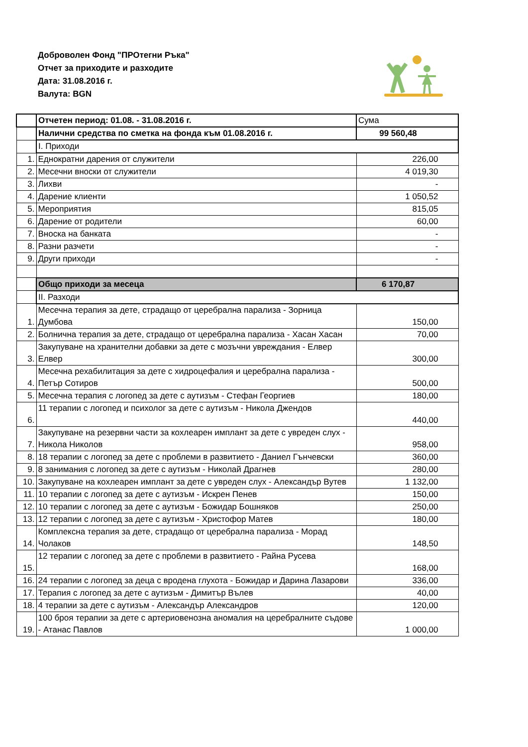Доброволен Фонд "ПРОтегни Ръка"
Отчет за приходите и разходите
Дата: 31.08.2016 г.
Валута: BGN
| | Отчетен период: 01.08. - 31.08.2016 г. | Сума |
| | Налични средства по сметка на фонда към 01.08.2016 г. | 99 560,48 |
| | I. Приходи | |
| 1. | Еднократни дарения от служители | 226,00 |
| 2. | Месечни вноски от служители | 4 019,30 |
| 3. | Лихви | - |
| 4. | Дарение клиенти | 1 050,52 |
| 5. | Мероприятия | 815,05 |
| 6. | Дарение от родители | 60,00 |
| 7. | Вноска на банката | - |
| 8. | Разни разчети | - |
| 9. | Други приходи | - |
| | Общо приходи за месеца | 6 170,87 |
| | II. Разходи | |
| 1. | Месечна терапия за дете, страдащо от церебрална парализа - Зорница Думбова | 150,00 |
| 2. | Болнична терапия за дете, страдащо от церебрална парализа - Хасан Хасан | 70,00 |
| 3. | Закупуване на хранителни добавки за дете с мозъчни увреждания - Елвер Елвер | 300,00 |
| 4. | Месечна рехабилитация за дете с хидроцефалия и церебрална парализа - Петър Сотиров | 500,00 |
| 5. | Месечна терапия с логопед за дете с аутизъм - Стефан Георгиев | 180,00 |
| 6. | 11 терапии с логопед и психолог за дете с аутизъм - Никола Джендов | 440,00 |
| 7. | Закупуване на резервни части за кохлеарен имплант за дете с увреден слух - Никола Николов | 958,00 |
| 8. | 18 терапии с логопед за дете с проблеми в развитието - Даниел Гънчевски | 360,00 |
| 9. | 8 занимания с логопед за дете с аутизъм - Николай Драгнев | 280,00 |
| 10. | Закупуване на кохлеарен имплант за дете с увреден слух - Александър Вутев | 1 132,00 |
| 11. | 10 терапии с логопед за дете с аутизъм - Искрен Пенев | 150,00 |
| 12. | 10 терапии с логопед за дете с аутизъм - Божидар Бошняков | 250,00 |
| 13. | 12 терапии с логопед за дете с аутизъм - Христофор Матев | 180,00 |
| 14. | Комплексна терапия за дете, страдащо от церебрална парализа - Морад Чолаков | 148,50 |
| 15. | 12 терапии с логопед за дете с проблеми в развитието - Райна Русева | 168,00 |
| 16. | 24 терапии с логопед за деца с вродена глухота - Божидар и Дарина Лазарови | 336,00 |
| 17. | Терапия с логопед за дете с аутизъм - Димитър Вълев | 40,00 |
| 18. | 4 терапии за дете с аутизъм - Александър Александров | 120,00 |
| 19. | 100 броя терапии за дете с артериовенозна аномалия на церебралните съдове - Атанас Павлов | 1 000,00 |